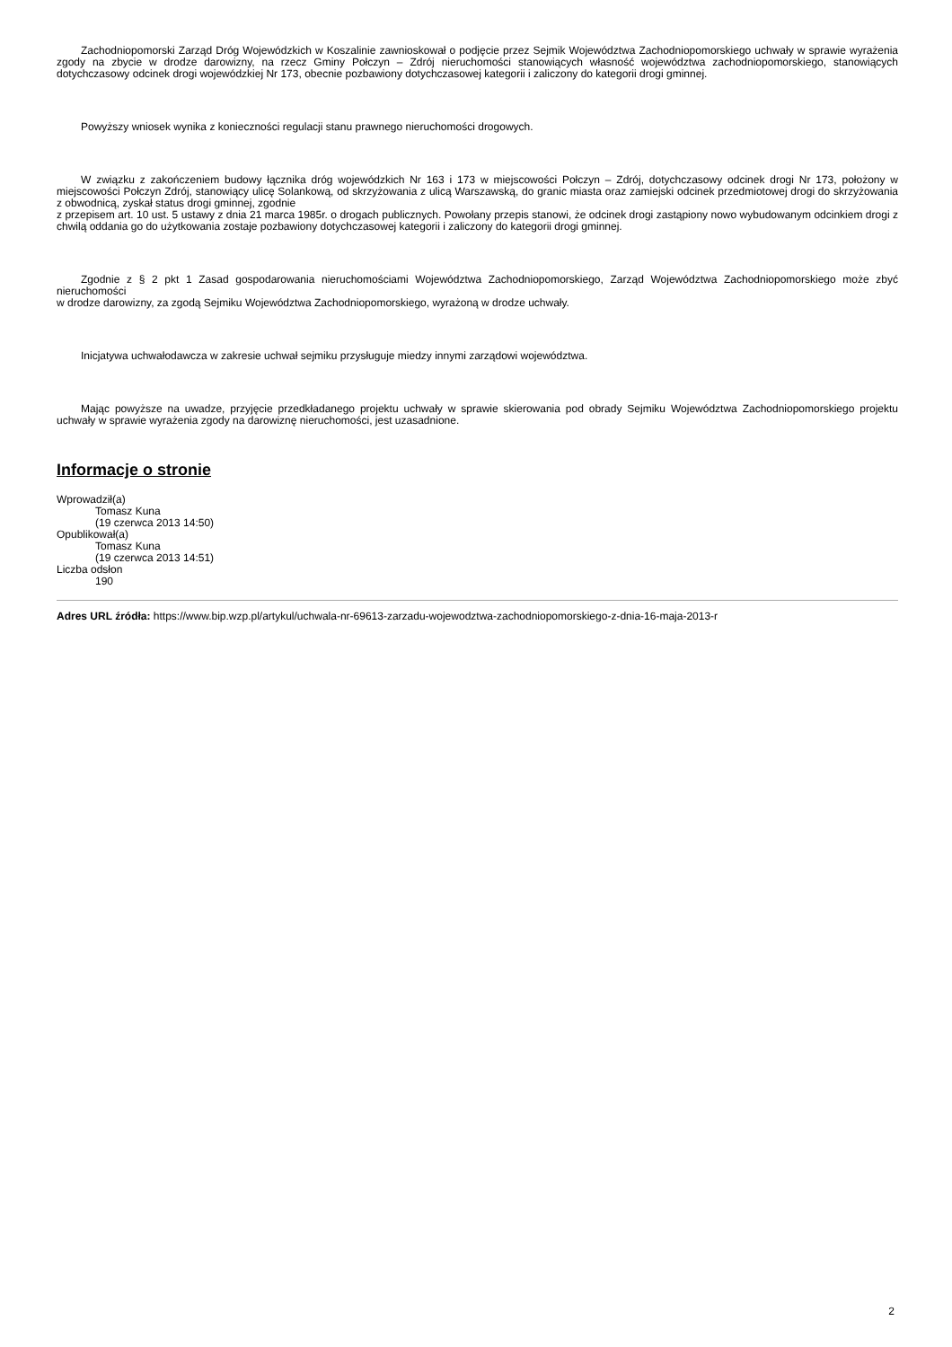Zachodniopomorski Zarząd Dróg Wojewódzkich w Koszalinie zawnioskował o podjęcie przez Sejmik Województwa Zachodniopomorskiego uchwały w sprawie wyrażenia zgody na zbycie w drodze darowizny, na rzecz Gminy Połczyn – Zdrój nieruchomości stanowiących własność województwa zachodniopomorskiego, stanowiących dotychczasowy odcinek drogi wojewódzkiej Nr 173, obecnie pozbawiony dotychczasowej kategorii i zaliczony do kategorii drogi gminnej.
Powyższy wniosek wynika z konieczności regulacji stanu prawnego nieruchomości drogowych.
W związku z zakończeniem budowy łącznika dróg wojewódzkich Nr 163 i 173 w miejscowości Połczyn – Zdrój, dotychczasowy odcinek drogi Nr 173, położony w miejscowości Połczyn Zdrój, stanowiący ulicę Solankową, od skrzyżowania z ulicą Warszawską, do granic miasta oraz zamiejski odcinek przedmiotowej drogi do skrzyżowania z obwodnicą, zyskał status drogi gminnej, zgodnie
z przepisem art. 10 ust. 5 ustawy z dnia 21 marca 1985r. o drogach publicznych. Powołany przepis stanowi, że odcinek drogi zastąpiony nowo wybudowanym odcinkiem drogi z chwilą oddania go do użytkowania zostaje pozbawiony dotychczasowej kategorii i zaliczony do kategorii drogi gminnej.
Zgodnie z § 2 pkt 1 Zasad gospodarowania nieruchomościami Województwa Zachodniopomorskiego, Zarząd Województwa Zachodniopomorskiego może zbyć nieruchomości
w drodze darowizny, za zgodą Sejmiku Województwa Zachodniopomorskiego, wyrażoną w drodze uchwały.
Inicjatywa uchwałodawcza w zakresie uchwał sejmiku przysługuje miedzy innymi zarządowi województwa.
Mając powyższe na uwadze, przyjęcie przedkładanego projektu uchwały w sprawie skierowania pod obrady Sejmiku Województwa Zachodniopomorskiego projektu uchwały w sprawie wyrażenia zgody na darowiznę nieruchomości, jest uzasadnione.
Informacje o stronie
Wprowadził(a)
Tomasz Kuna
(19 czerwca 2013 14:50)
Opublikował(a)
Tomasz Kuna
(19 czerwca 2013 14:51)
Liczba odsłon
190
Adres URL źródła: https://www.bip.wzp.pl/artykul/uchwala-nr-69613-zarzadu-wojewodztwa-zachodniopomorskiego-z-dnia-16-maja-2013-r
2